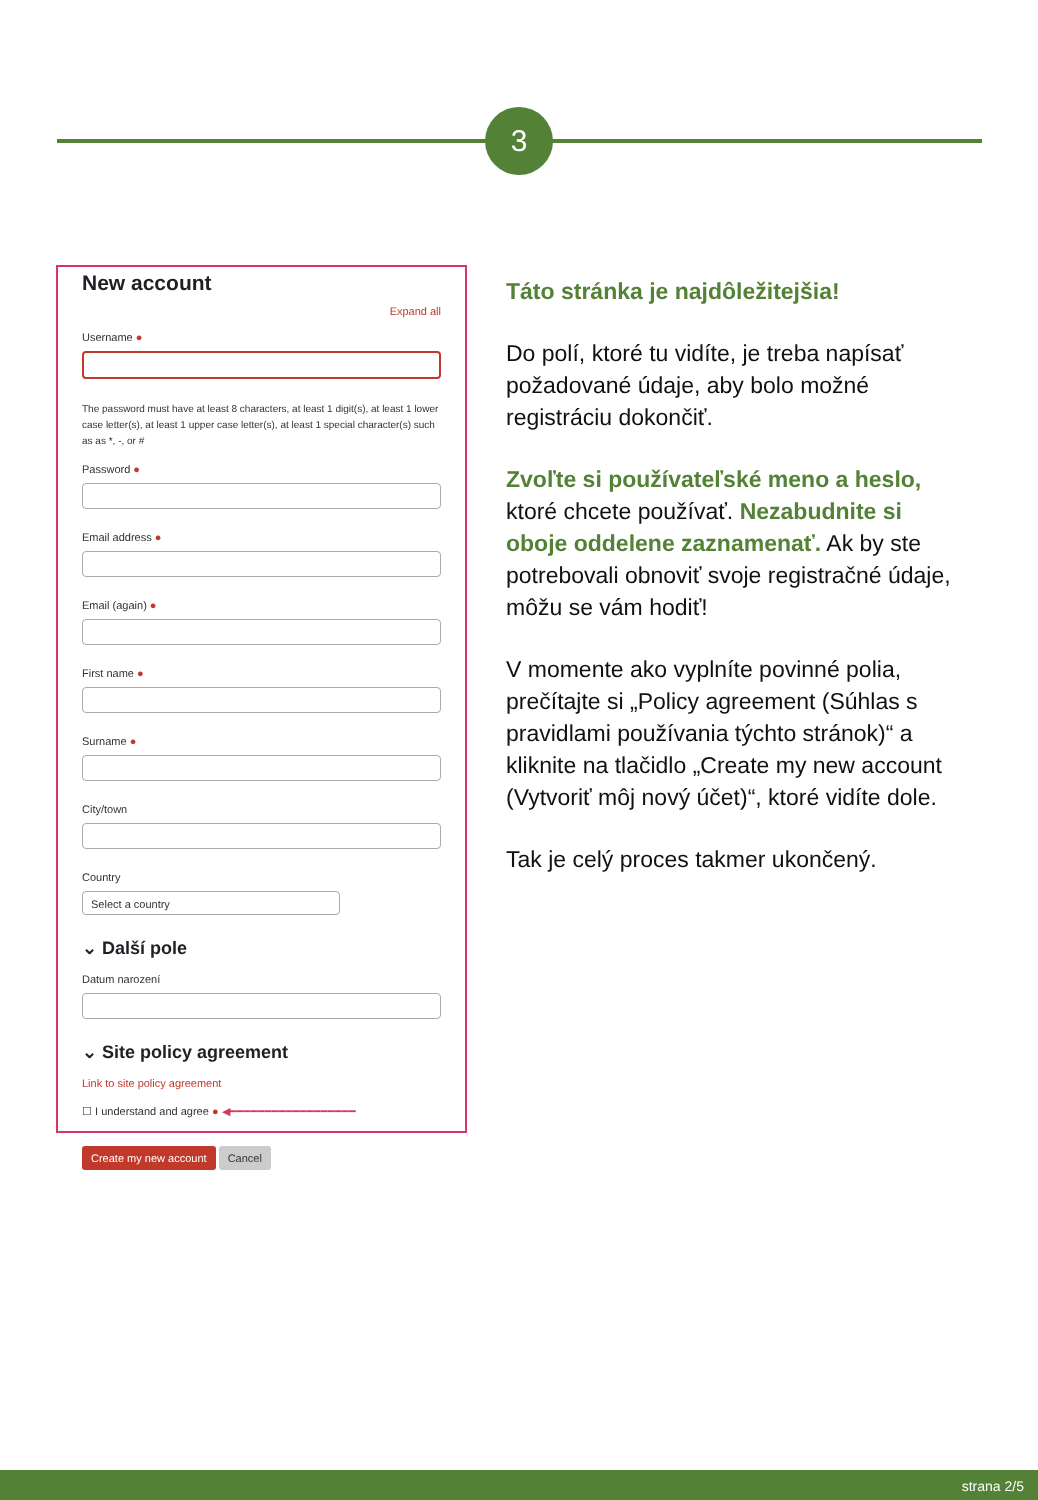3
New account
Expand all
Username ●
The password must have at least 8 characters, at least 1 digit(s), at least 1 lower case letter(s), at least 1 upper case letter(s), at least 1 special character(s) such as as *, -, or #
Password ●
Email address ●
Email (again) ●
First name ●
Surname ●
City/town
Country
Select a country
⌄ Další pole
Datum narození
⌄ Site policy agreement
Link to site policy agreement
☐ I understand and agree ● ◀━━━━━━━━━━━━━━━━━━
Create my new account Cancel
Táto stránka je najdôležitejšia!
Do polí, ktoré tu vidíte, je treba napísať požadované údaje, aby bolo možné registráciu dokončiť.
Zvoľte si používateľské meno a heslo, ktoré chcete používať. Nezabudnite si oboje oddelene zaznamenať. Ak by ste potrebovali obnoviť svoje registračné údaje, môžu se vám hodiť!
V momente ako vyplníte povinné polia, prečítajte si „Policy agreement (Súhlas s pravidlami používania týchto stránok)“ a kliknite na tlačidlo „Create my new account (Vytvoriť môj nový účet)“, ktoré vidíte dole.
Tak je celý proces takmer ukončený.
strana 2/5